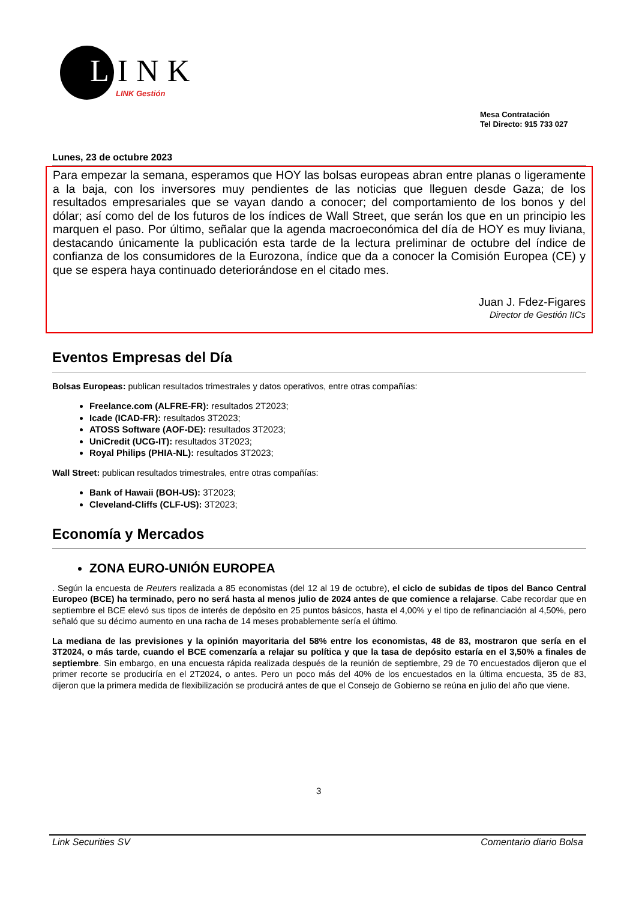LINK
LINK Gestión
Mesa Contratación
Tel Directo: 915 733 027
Lunes, 23 de octubre 2023
Para empezar la semana, esperamos que HOY las bolsas europeas abran entre planas o ligeramente a la baja, con los inversores muy pendientes de las noticias que lleguen desde Gaza; de los resultados empresariales que se vayan dando a conocer; del comportamiento de los bonos y del dólar; así como del de los futuros de los índices de Wall Street, que serán los que en un principio les marquen el paso. Por último, señalar que la agenda macroeconómica del día de HOY es muy liviana, destacando únicamente la publicación esta tarde de la lectura preliminar de octubre del índice de confianza de los consumidores de la Eurozona, índice que da a conocer la Comisión Europea (CE) y que se espera haya continuado deteriorándose en el citado mes.
Juan J. Fdez-Figares
Director de Gestión IICs
Eventos Empresas del Día
Bolsas Europeas: publican resultados trimestrales y datos operativos, entre otras compañías:
Freelance.com (ALFRE-FR): resultados 2T2023;
Icade (ICAD-FR): resultados 3T2023;
ATOSS Software (AOF-DE): resultados 3T2023;
UniCredit (UCG-IT): resultados 3T2023;
Royal Philips (PHIA-NL): resultados 3T2023;
Wall Street: publican resultados trimestrales, entre otras compañías:
Bank of Hawaii (BOH-US): 3T2023;
Cleveland-Cliffs (CLF-US): 3T2023;
Economía y Mercados
ZONA EURO-UNIÓN EUROPEA
. Según la encuesta de Reuters realizada a 85 economistas (del 12 al 19 de octubre), el ciclo de subidas de tipos del Banco Central Europeo (BCE) ha terminado, pero no será hasta al menos julio de 2024 antes de que comience a relajarse. Cabe recordar que en septiembre el BCE elevó sus tipos de interés de depósito en 25 puntos básicos, hasta el 4,00% y el tipo de refinanciación al 4,50%, pero señaló que su décimo aumento en una racha de 14 meses probablemente sería el último.
La mediana de las previsiones y la opinión mayoritaria del 58% entre los economistas, 48 de 83, mostraron que sería en el 3T2024, o más tarde, cuando el BCE comenzaría a relajar su política y que la tasa de depósito estaría en el 3,50% a finales de septiembre. Sin embargo, en una encuesta rápida realizada después de la reunión de septiembre, 29 de 70 encuestados dijeron que el primer recorte se produciría en el 2T2024, o antes. Pero un poco más del 40% de los encuestados en la última encuesta, 35 de 83, dijeron que la primera medida de flexibilización se producirá antes de que el Consejo de Gobierno se reúna en julio del año que viene.
3
Link Securities SV Comentario diario Bolsa